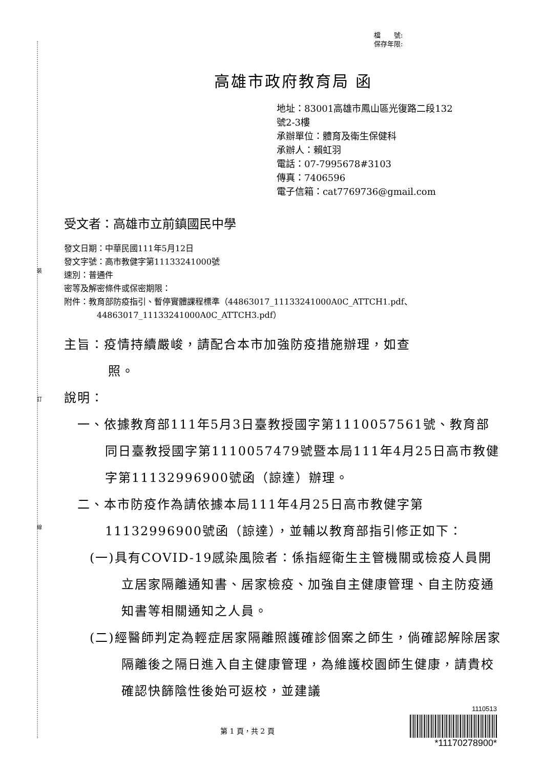裝
訂
線
檔　　號:
保存年限:
高雄市政府教育局 函
地址：83001高雄市鳳山區光復路二段132
號2-3樓
承辦單位：體育及衛生保健科
承辦人：賴虹羽
電話：07-7995678#3103
傳真：7406596
電子信箱：cat7769736@gmail.com
受文者：高雄市立前鎮國民中學
發文日期：中華民國111年5月12日
發文字號：高市教健字第11133241000號
速別：普通件
密等及解密條件或保密期限：
附件：教育部防疫指引、暫停實體課程標準（44863017_11133241000A0C_ATTCH1.pdf、
44863017_11133241000A0C_ATTCH3.pdf）
主旨：疫情持續嚴峻，請配合本市加強防疫措施辦理，如查
照。
說明：
一、依據教育部111年5月3日臺教授國字第1110057561號、教育部同日臺教授國字第1110057479號暨本局111年4月25日高市教健字第11132996900號函（諒達）辦理。
二、本市防疫作為請依據本局111年4月25日高市教健字第11132996900號函（諒達），並輔以教育部指引修正如下：
(一)具有COVID-19感染風險者：係指經衛生主管機關或檢疫人員開立居家隔離通知書、居家檢疫、加強自主健康管理、自主防疫通知書等相關通知之人員。
(二)經醫師判定為輕症居家隔離照護確診個案之師生，倘確認解除居家隔離後之隔日進入自主健康管理，為維護校園師生健康，請貴校確認快篩陰性後始可返校，並建議
第 1 頁，共 2 頁
1110513
*11170278900*